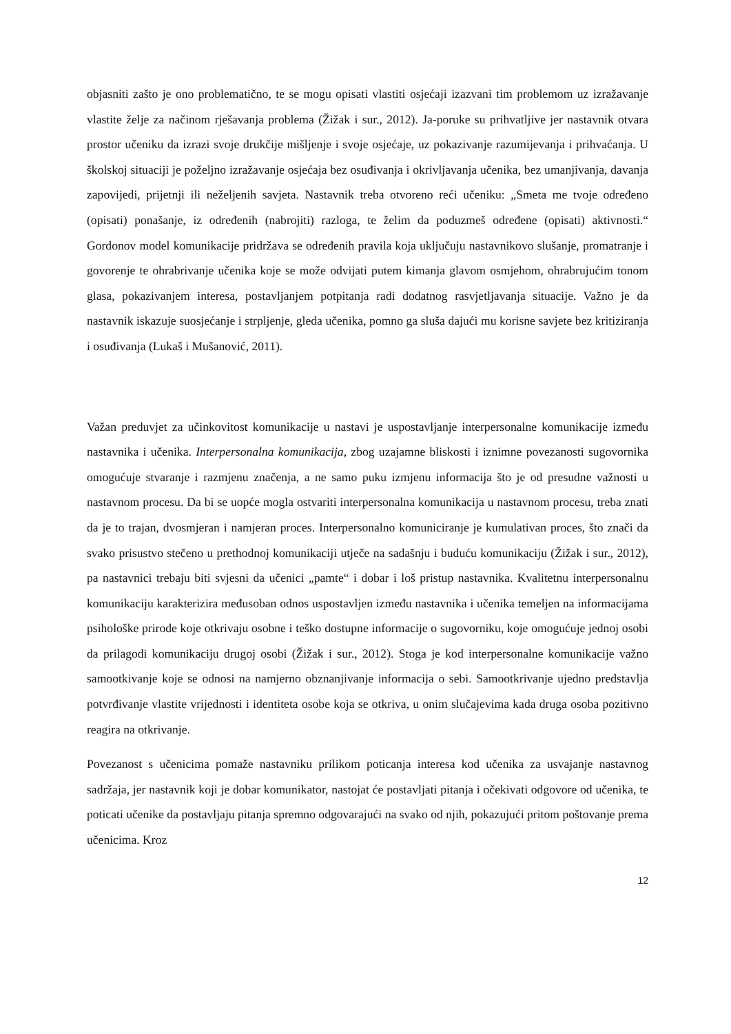objasniti zašto je ono problematično, te se mogu opisati vlastiti osjećaji izazvani tim problemom uz izražavanje vlastite želje za načinom rješavanja problema (Žižak i sur., 2012). Ja-poruke su prihvatljive jer nastavnik otvara prostor učeniku da izrazi svoje drukčije mišljenje i svoje osjećaje, uz pokazivanje razumijevanja i prihvaćanja. U školskoj situaciji je poželjno izražavanje osjećaja bez osuđivanja i okrivljavanja učenika, bez umanjivanja, davanja zapovijedi, prijetnji ili neželjenih savjeta. Nastavnik treba otvoreno reći učeniku: „Smeta me tvoje određeno (opisati) ponašanje, iz određenih (nabrojiti) razloga, te želim da poduzmeš određene (opisati) aktivnosti.“ Gordonov model komunikacije pridržava se određenih pravila koja uključuju nastavnikovo slušanje, promatranje i govorenje te ohrabrivanje učenika koje se može odvijati putem kimanja glavom osmjehom, ohrabrujućim tonom glasa, pokazivanjem interesa, postavljanjem potpitanja radi dodatnog rasvjetljavanja situacije. Važno je da nastavnik iskazuje suosjećanje i strpljenje, gleda učenika, pomno ga sluša dajući mu korisne savjete bez kritiziranja i osuđivanja (Lukaš i Mušanović, 2011).
Važan preduvjet za učinkovitost komunikacije u nastavi je uspostavljanje interpersonalne komunikacije između nastavnika i učenika. Interpersonalna komunikacija, zbog uzajamne bliskosti i iznimne povezanosti sugovornika omogućuje stvaranje i razmjenu značenja, a ne samo puku izmjenu informacija što je od presudne važnosti u nastavnom procesu. Da bi se uopće mogla ostvariti interpersonalna komunikacija u nastavnom procesu, treba znati da je to trajan, dvosmjeran i namjeran proces. Interpersonalno komuniciranje je kumulativan proces, što znači da svako prisustvo stečeno u prethodnoj komunikaciji utječe na sadašnju i buduću komunikaciju (Žižak i sur., 2012), pa nastavnici trebaju biti svjesni da učenici „pamte“ i dobar i loš pristup nastavnika. Kvalitetnu interpersonalnu komunikaciju karakterizira međusoban odnos uspostavljen između nastavnika i učenika temeljen na informacijama psihološke prirode koje otkrivaju osobne i teško dostupne informacije o sugovorniku, koje omogućuje jednoj osobi da prilagodi komunikaciju drugoj osobi (Žižak i sur., 2012). Stoga je kod interpersonalne komunikacije važno samootkivanje koje se odnosi na namjerno obznanjivanje informacija o sebi. Samootkrivanje ujedno predstavlja potvrđivanje vlastite vrijednosti i identiteta osobe koja se otkriva, u onim slučajevima kada druga osoba pozitivno reagira na otkrivanje.
Povezanost s učenicima pomaže nastavniku prilikom poticanja interesa kod učenika za usvajanje nastavnog sadržaja, jer nastavnik koji je dobar komunikator, nastojat će postavljati pitanja i očekivati odgovore od učenika, te poticati učenike da postavljaju pitanja spremno odgovarajući na svako od njih, pokazujući pritom poštovanje prema učenicima. Kroz
12